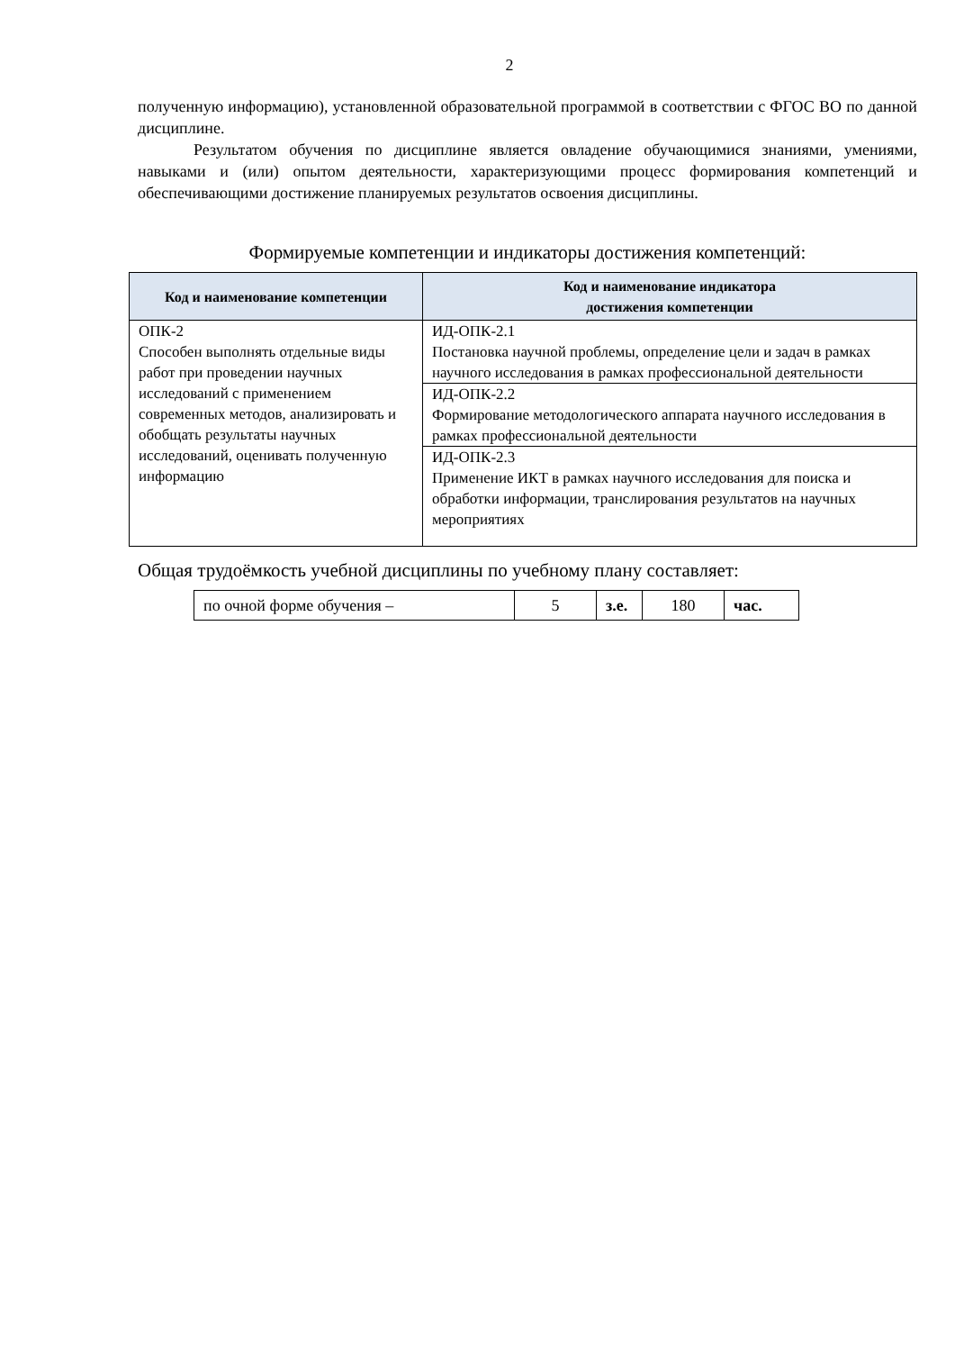2
полученную информацию), установленной образовательной программой в соответствии с ФГОС ВО по данной дисциплине.
Результатом обучения по дисциплине является овладение обучающимися знаниями, умениями, навыками и (или) опытом деятельности, характеризующими процесс формирования компетенций и обеспечивающими достижение планируемых результатов освоения дисциплины.
Формируемые компетенции и индикаторы достижения компетенций:
| Код и наименование компетенции | Код и наименование индикатора достижения компетенции |
| --- | --- |
| ОПК-2 Способен выполнять отдельные виды работ при проведении научных исследований с применением современных методов, анализировать и обобщать результаты научных исследований, оценивать полученную информацию | ИД-ОПК-2.1 Постановка научной проблемы, определение цели и задач в рамках научного исследования в рамках профессиональной деятельности |
| | ИД-ОПК-2.2 Формирование методологического аппарата научного исследования в рамках профессиональной деятельности |
| | ИД-ОПК-2.3 Применение ИКТ в рамках научного исследования для поиска и обработки информации, транслирования результатов на научных мероприятиях |
Общая трудоёмкость учебной дисциплины по учебному плану составляет:
| по очной форме обучения – | 5 | з.е. | 180 | час. |